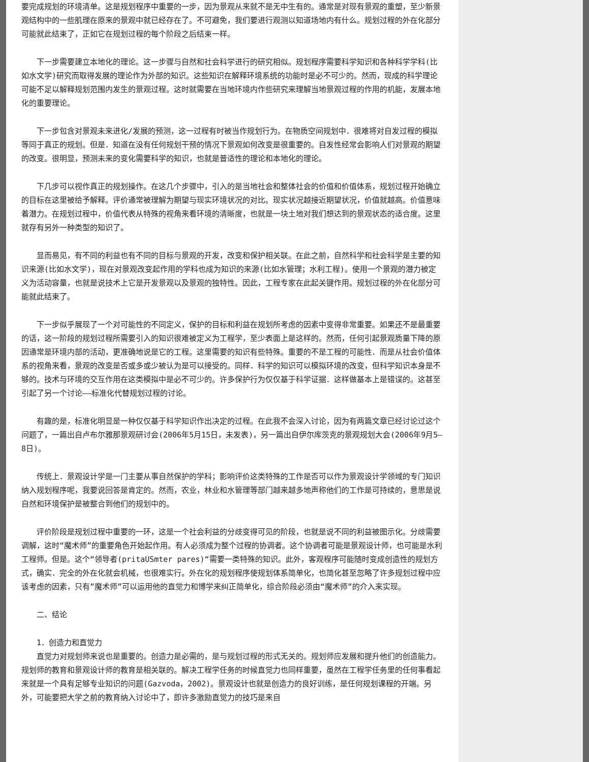要完成规划的环境清单。这是规划程序中重要的一步，因为景观从来就不是无中生有的。通常是对现有景观的重塑，至少新景观结构中的一些肌理在原来的景观中就已经存在了。不可避免，我们要进行观测以知道场地内有什么。规划过程的外在化部分可能就此结束了，正如它在规划过程的每个阶段之后结束一样。
下一步需要建立本地化的理论。这一步骤与自然和社会科学进行的研究相似。规划程序需要科学知识和各种科学学科(比如水文学)研究而取得发展的理论作为外部的知识。这些知识在解释环境系统的功能时是必不可少的。然而，现成的科学理论可能不足以解释规划范围内发生的景观过程。这时就需要在当地环境内作些研究来理解当地景观过程的作用的机能，发展本地化的重要理论。
下一步包含对景观未来进化/发展的预测，这一过程有时被当作规划行为。在物质空间规划中．很难将对自发过程的模拟等同于真正的规划。但是．知道在没有任何规划干预的情况下景观如何改变是很重要的。自发性经常会影响人们对景观的期望的改变。很明显，预测未来的变化需要科学的知识，也就是普适性的理论和本地化的理论。
下几步可以视作真正的规划操作。在这几个步骤中，引入的是当地社会和整体社会的价值和价值体系，规划过程开始确立的目标在这里被给予解释。评价通常被理解为期望与现实环境状况的对比。现实状况越接近期望状况，价值就越高。价值意味着潜力。在规划过程中，价值代表从特殊的视角来看环境的清晰度，也就是一块土地对我们想达到的景观状态的适合度。这里就存有另外一种类型的知识了。
显而易见，有不同的利益也有不同的目标与景观的开发，改变和保护相关联。在此之前，自然科学和社会科学是主要的知识来源(比如水文学)，现在对景观改变起作用的学科也成为知识的来源(比如水管理；水利工程)。使用一个景观的潜力被定义为活动容量，也就是说技术上它是开发景观以及景观的独特性。因此，工程专家在此起关键作用。规划过程的外在化部分可能就此结束了。
下一步似乎展现了一个对可能性的不同定义，保护的目标和利益在规划所考虑的因素中变得非常重要。如果还不是最重要的话，这一阶段的规划过程所需要引入的知识很难被定义为工程学，至少表面上是这样的。然而，任何引起景观质量下降的原因通常是环境内部的活动，更准确地说是它的工程。这里需要的知识有些特殊。重要的不是工程的可能性．而是从社会价值体系的视角来看，景观的改变是否或多或少被认为是可以接受的。同样．科学的知识可以模拟环境的改变，但科学知识本身是不够的。技术与环境的交互作用在这类模拟中是必不可少的。许多保护行为仅仅基于科学证据．这样做基本上是错误的。这甚至引起了另一个讨论——标准化代替规划过程的讨论。
有趣的是，标准化明显是一种仅仅基于科学知识作出决定的过程。在此我不会深入讨论，因为有两篇文章已经讨论过这个问题了，一篇出自卢布尔雅那景观研讨会(2006年5月15日，未发表)，另一篇出自伊尔库茨克的景观规划大会(2006年9月5—8日)。
传统上．景观设计学是一门主要从事自然保护的学科；影响评价这类特殊的工作是否可以作为景观设计学领域的专门知识纳入规划程序呢，我要说回答是肯定的。然而，农业，林业和水管理等部门越来越多地声称他们的工作是可持续的，意思是说自然和环境保护是被整合到他们的规划中的。
评价阶段是规划过程中重要的一环，这是一个社会利益的分歧变得可见的阶段，也就是说不同的利益被图示化。分歧需要调解，这时“魔术师”的重要角色开始起作用。有人必须成为整个过程的协调者。这个协调者可能是景观设计师，也可能是水利工程师。但是。这个“领导者(pritaUSmter pares)“需要一类特殊的知识。此外，客观程序可能随时变成创造性的规划方式，确实．完全的外在化就会机械，也很难实行。外在化的规划程序使规划体系简单化，也简化甚至忽略了许多规划过程中应该考虑的因素，只有”魔术师”可以运用他的直觉力和博学来纠正简单化，综合阶段必须由“魔术师”的介入来实现。
二、结论
1．创造力和直觉力
直觉力对规划师来说也是重要的。创造力是必需的，是与规划过程的形式无关的。规划师应发展和提升他们的创造能力。规划师的教育和景观设计师的教育是相关联的。解决工程学任务的时候直觉力也同样重要，虽然在工程学任务里的任何事看起来就是一个具有足够专业知识的问题(Gazvoda，2002)。景观设计也就是创造力的良好训练，是任何规划课程的开端。另外，可能要把大学之前的教育纳入讨论中了，即许多激励直觉力的技巧是来自